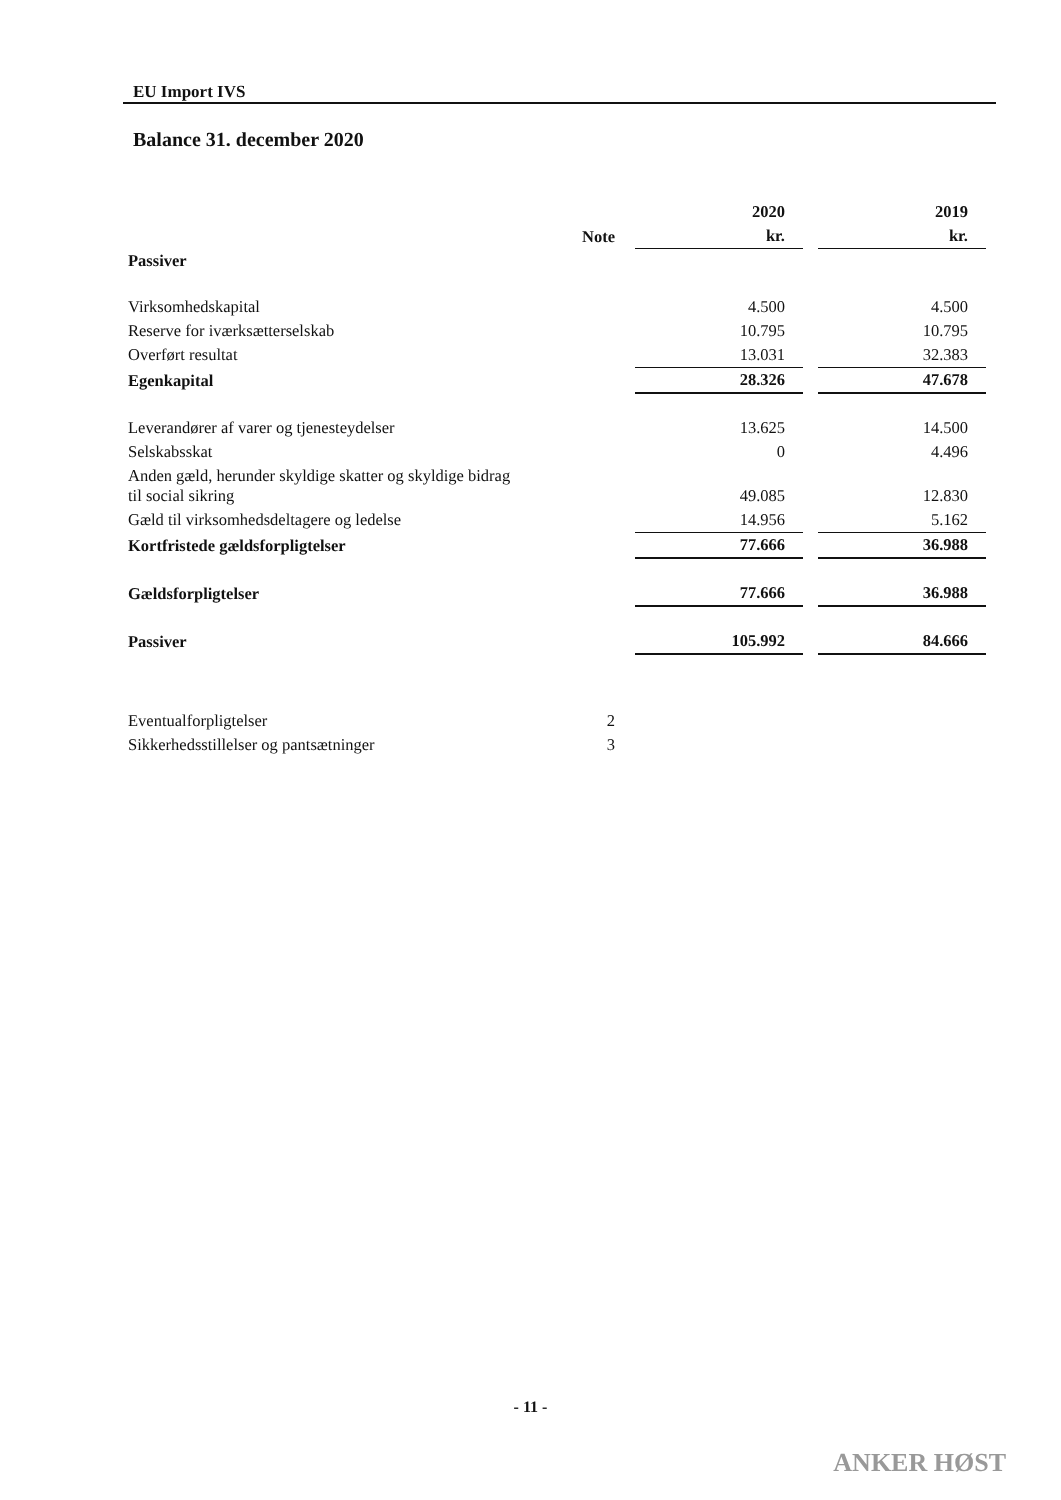EU Import IVS
Balance 31. december 2020
| | | 2020 | | 2019 |
| --- | --- | --- | --- | --- |
| | Note | kr. | | kr. |
| Passiver | | | | |
| Virksomhedskapital | | 4.500 | | 4.500 |
| Reserve for iværksætterselskab | | 10.795 | | 10.795 |
| Overført resultat | | 13.031 | | 32.383 |
| Egenkapital | | 28.326 | | 47.678 |
| Leverandører af varer og tjenesteydelser | | 13.625 | | 14.500 |
| Selskabsskat | | 0 | | 4.496 |
| Anden gæld, herunder skyldige skatter og skyldige bidrag til social sikring | | 49.085 | | 12.830 |
| Gæld til virksomhedsdeltagere og ledelse | | 14.956 | | 5.162 |
| Kortfristede gældsforpligtelser | | 77.666 | | 36.988 |
| Gældsforpligtelser | | 77.666 | | 36.988 |
| Passiver | | 105.992 | | 84.666 |
| Eventualforpligtelser | 2 | | | |
| Sikkerhedsstillelser og pantsætninger | 3 | | | |
- 11 -
ANKER HØST